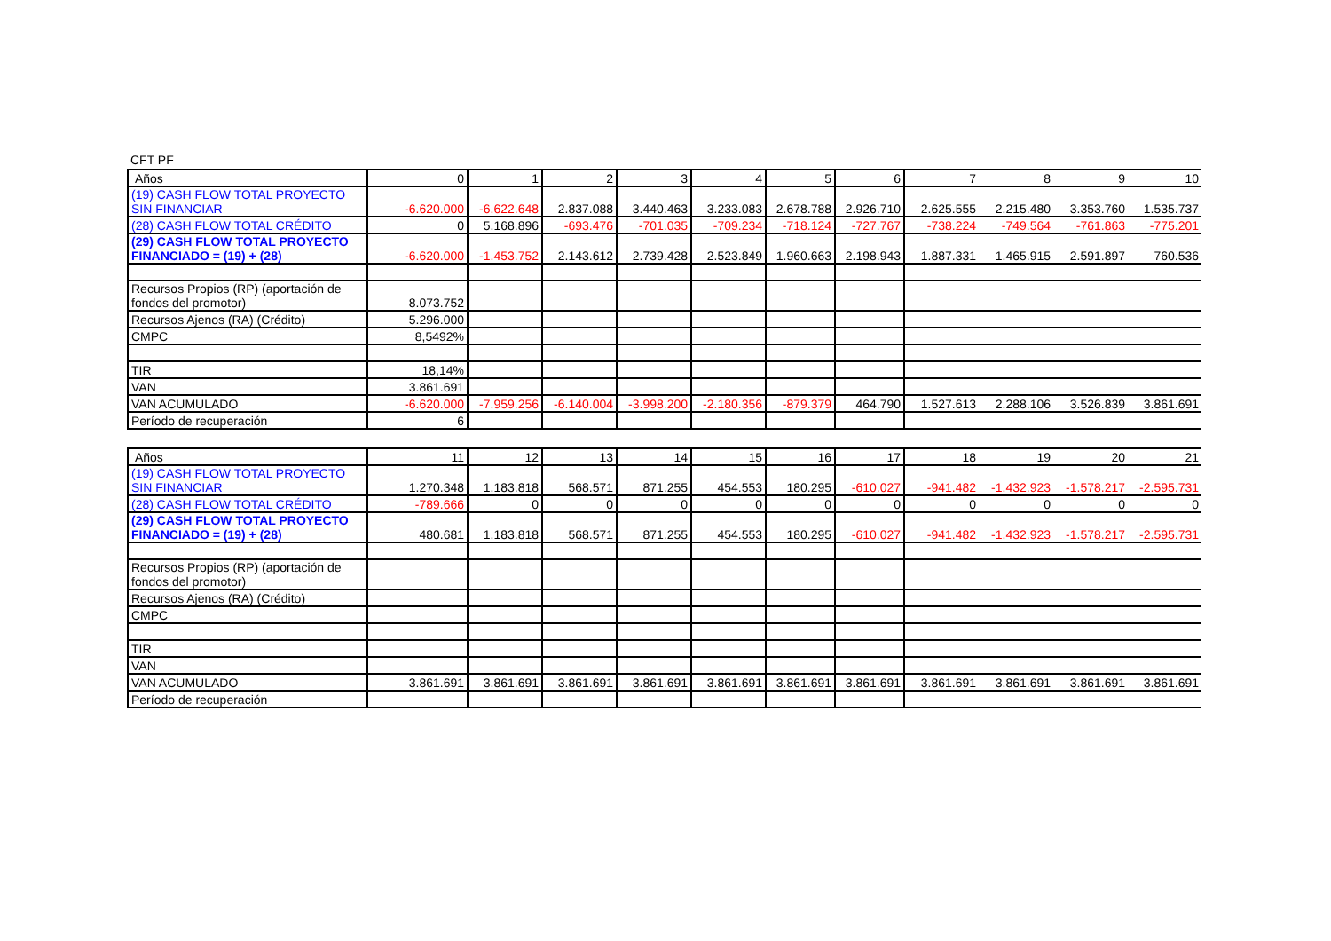CFT PF
| Años | 0 | 1 | 2 | 3 | 4 | 5 | 6 | 7 | 8 | 9 | 10 |
| --- | --- | --- | --- | --- | --- | --- | --- | --- | --- | --- | --- |
| (19) CASH FLOW TOTAL PROYECTO SIN FINANCIAR | -6.620.000 | -6.622.648 | 2.837.088 | 3.440.463 | 3.233.083 | 2.678.788 | 2.926.710 | 2.625.555 | 2.215.480 | 3.353.760 | 1.535.737 |
| (28) CASH FLOW TOTAL CRÉDITO | 0 | 5.168.896 | -693.476 | -701.035 | -709.234 | -718.124 | -727.767 | -738.224 | -749.564 | -761.863 | -775.201 |
| (29) CASH FLOW TOTAL PROYECTO FINANCIADO = (19) + (28) | -6.620.000 | -1.453.752 | 2.143.612 | 2.739.428 | 2.523.849 | 1.960.663 | 2.198.943 | 1.887.331 | 1.465.915 | 2.591.897 | 760.536 |
| Recursos Propios (RP) (aportación de fondos del promotor) | 8.073.752 | | | | | | | | | | |
| Recursos Ajenos (RA) (Crédito) | 5.296.000 | | | | | | | | | | |
| CMPC | 8,5492% | | | | | | | | | | |
| TIR | 18,14% | | | | | | | | | | |
| VAN | 3.861.691 | | | | | | | | | | |
| VAN ACUMULADO | -6.620.000 | -7.959.256 | -6.140.004 | -3.998.200 | -2.180.356 | -879.379 | 464.790 | 1.527.613 | 2.288.106 | 3.526.839 | 3.861.691 |
| Período de recuperación | 6 | | | | | | | | | | |
| Años | 11 | 12 | 13 | 14 | 15 | 16 | 17 | 18 | 19 | 20 | 21 |
| --- | --- | --- | --- | --- | --- | --- | --- | --- | --- | --- | --- |
| (19) CASH FLOW TOTAL PROYECTO SIN FINANCIAR | 1.270.348 | 1.183.818 | 568.571 | 871.255 | 454.553 | 180.295 | -610.027 | -941.482 | -1.432.923 | -1.578.217 | -2.595.731 |
| (28) CASH FLOW TOTAL CRÉDITO | -789.666 | 0 | 0 | 0 | 0 | 0 | 0 | 0 | 0 | 0 | 0 |
| (29) CASH FLOW TOTAL PROYECTO FINANCIADO = (19) + (28) | 480.681 | 1.183.818 | 568.571 | 871.255 | 454.553 | 180.295 | -610.027 | -941.482 | -1.432.923 | -1.578.217 | -2.595.731 |
| Recursos Propios (RP) (aportación de fondos del promotor) | | | | | | | | | | | |
| Recursos Ajenos (RA) (Crédito) | | | | | | | | | | | |
| CMPC | | | | | | | | | | | |
| TIR | | | | | | | | | | | |
| VAN | | | | | | | | | | | |
| VAN ACUMULADO | 3.861.691 | 3.861.691 | 3.861.691 | 3.861.691 | 3.861.691 | 3.861.691 | 3.861.691 | 3.861.691 | 3.861.691 | 3.861.691 | 3.861.691 |
| Período de recuperación | | | | | | | | | | | |